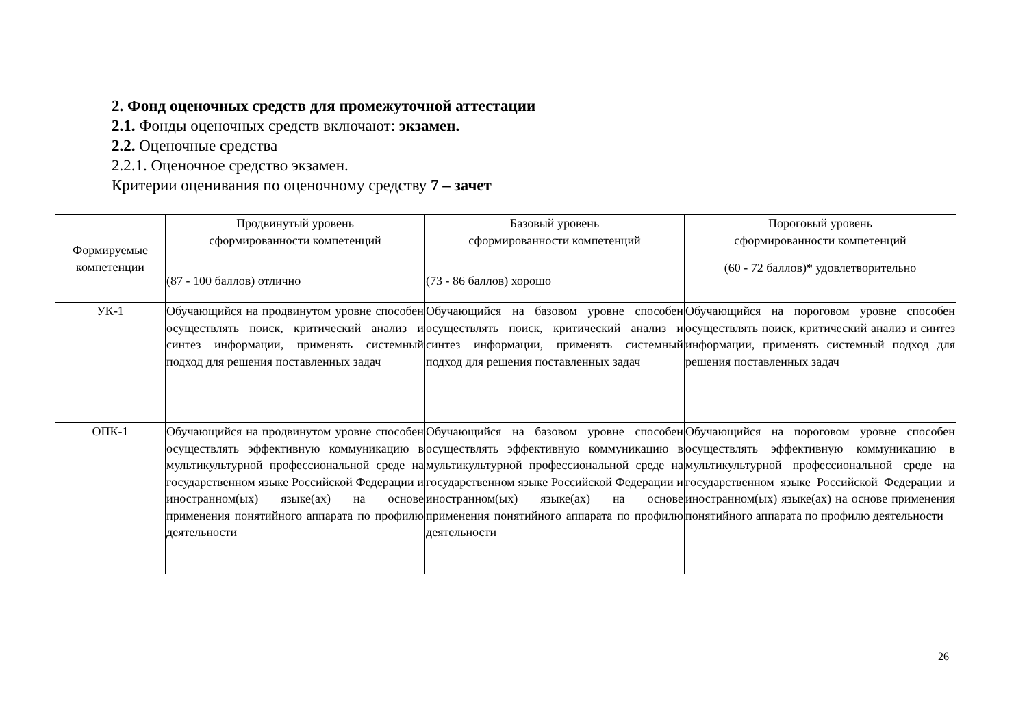2. Фонд оценочных средств для промежуточной аттестации
2.1. Фонды оценочных средств включают: экзамен.
2.2. Оценочные средства
2.2.1. Оценочное средство экзамен.
Критерии оценивания по оценочному средству 7 – зачет
| Формируемые компетенции | Продвинутый уровень сформированности компетенций | Базовый уровень сформированности компетенций | Пороговый уровень сформированности компетенций |
| | (87 - 100 баллов) отлично | (73 - 86 баллов) хорошо | (60 - 72 баллов)* удовлетворительно |
| УК-1 | Обучающийся на продвинутом уровне способен осуществлять поиск, критический анализ и синтез информации, применять системный подход для решения поставленных задач | Обучающийся на базовом уровне способен осуществлять поиск, критический анализ и синтез информации, применять системный подход для решения поставленных задач | Обучающийся на пороговом уровне способен осуществлять поиск, критический анализ и синтез информации, применять системный подход для решения поставленных задач |
| ОПК-1 | Обучающийся на продвинутом уровне способен осуществлять эффективную коммуникацию в мультикультурной профессиональной среде на государственном языке Российской Федерации и иностранном(ых) языке(ах) на основе применения понятийного аппарата по профилю деятельности | Обучающийся на базовом уровне способен осуществлять эффективную коммуникацию в мультикультурной профессиональной среде на государственном языке Российской Федерации и иностранном(ых) языке(ах) на основе применения понятийного аппарата по профилю деятельности | Обучающийся на пороговом уровне способен осуществлять эффективную коммуникацию в мультикультурной профессиональной среде на государственном языке Российской Федерации и иностранном(ых) языке(ах) на основе применения понятийного аппарата по профилю деятельности |
26